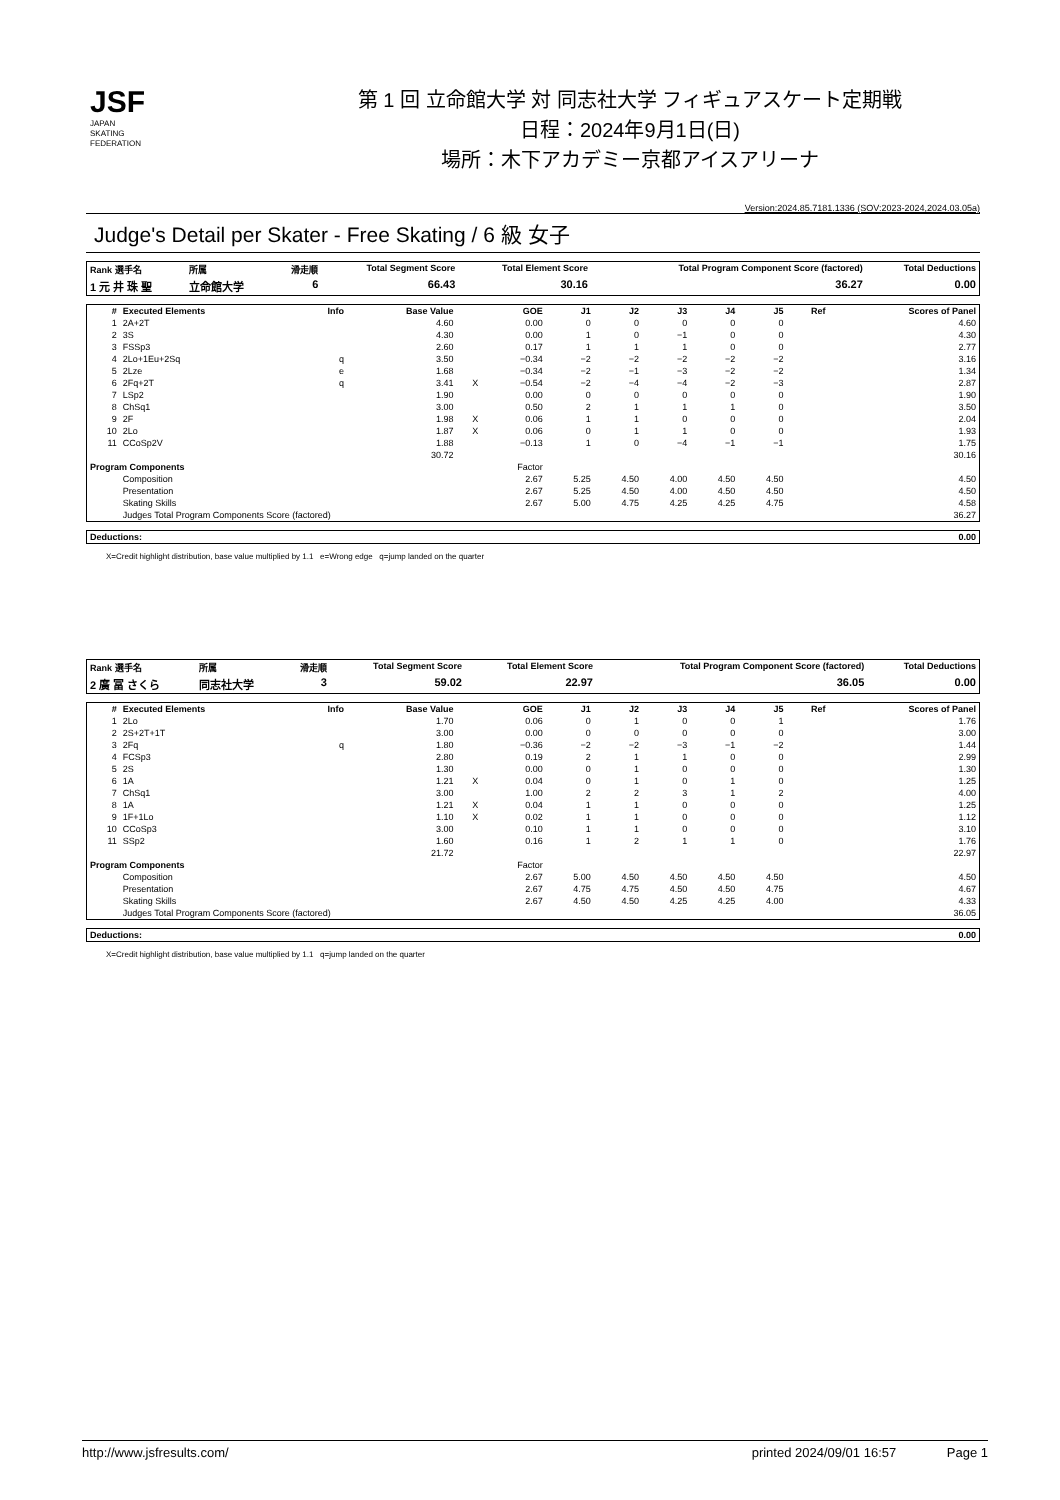JSF
JAPAN
SKATING
FEDERATION
第 1 回 立命館大学 対 同志社大学 フィギュアスケート定期戦
日程：2024年9月1日(日)
場所：木下アカデミー京都アイスアリーナ
Version:2024.85.7181.1336 (SOV:2023-2024,2024.03.05a)
Judge's Detail per Skater - Free Skating / 6 級 女子
| Rank 選手名 | 所属 | 滑走順 | Total Segment Score | Total Element Score | Total Program Component Score (factored) | Total Deductions |
| --- | --- | --- | --- | --- | --- | --- |
| 1 元 井 珠 聖 | 立命館大学 | 6 | 66.43 | 30.16 | 36.27 | 0.00 |
| # | Executed Elements | Info | Base Value | | GOE | J1 | J2 | J3 | J4 | J5 | Ref | Scores of Panel |
| --- | --- | --- | --- | --- | --- | --- | --- | --- | --- | --- | --- | --- |
| 1 | 2A+2T | | 4.60 | | 0.00 | 0 | 0 | 0 | 0 | 0 | | 4.60 |
| 2 | 3S | | 4.30 | | 0.00 | 1 | 0 | −1 | 0 | 0 | | 4.30 |
| 3 | FSSp3 | | 2.60 | | 0.17 | 1 | 1 | 1 | 0 | 0 | | 2.77 |
| 4 | 2Lo+1Eu+2Sq | q | 3.50 | | −0.34 | −2 | −2 | −2 | −2 | −2 | | 3.16 |
| 5 | 2Lze | e | 1.68 | | −0.34 | −2 | −1 | −3 | −2 | −2 | | 1.34 |
| 6 | 2Fq+2T | q | 3.41 | X | −0.54 | −2 | −4 | −4 | −2 | −3 | | 2.87 |
| 7 | LSp2 | | 1.90 | | 0.00 | 0 | 0 | 0 | 0 | 0 | | 1.90 |
| 8 | ChSq1 | | 3.00 | | 0.50 | 2 | 1 | 1 | 1 | 0 | | 3.50 |
| 9 | 2F | | 1.98 | X | 0.06 | 1 | 1 | 0 | 0 | 0 | | 2.04 |
| 10 | 2Lo | | 1.87 | X | 0.06 | 0 | 1 | 1 | 0 | 0 | | 1.93 |
| 11 | CCoSp2V | | 1.88 | | −0.13 | 1 | 0 | −4 | −1 | −1 | | 1.75 |
| | | | 30.72 | | | | | | | | | 30.16 |
| Program Components | | | | | Factor | | | | | | | |
| | Composition | | | | 2.67 | 5.25 | 4.50 | 4.00 | 4.50 | 4.50 | | 4.50 |
| | Presentation | | | | 2.67 | 5.25 | 4.50 | 4.00 | 4.50 | 4.50 | | 4.50 |
| | Skating Skills | | | | 2.67 | 5.00 | 4.75 | 4.25 | 4.25 | 4.75 | | 4.58 |
| | Judges Total Program Components Score (factored) | | | | | | | | | | | 36.27 |
| Deductions: | 0.00 |
| --- | --- |
X=Credit highlight distribution, base value multiplied by 1.1 e=Wrong edge q=jump landed on the quarter
| Rank 選手名 | 所属 | 滑走順 | Total Segment Score | Total Element Score | Total Program Component Score (factored) | Total Deductions |
| --- | --- | --- | --- | --- | --- | --- |
| 2 廣 冨 さくら | 同志社大学 | 3 | 59.02 | 22.97 | 36.05 | 0.00 |
| # | Executed Elements | Info | Base Value | | GOE | J1 | J2 | J3 | J4 | J5 | Ref | Scores of Panel |
| --- | --- | --- | --- | --- | --- | --- | --- | --- | --- | --- | --- | --- |
| 1 | 2Lo | | 1.70 | | 0.06 | 0 | 1 | 0 | 0 | 1 | | 1.76 |
| 2 | 2S+2T+1T | | 3.00 | | 0.00 | 0 | 0 | 0 | 0 | 0 | | 3.00 |
| 3 | 2Fq | q | 1.80 | | −0.36 | −2 | −2 | −3 | −1 | −2 | | 1.44 |
| 4 | FCSp3 | | 2.80 | | 0.19 | 2 | 1 | 1 | 0 | 0 | | 2.99 |
| 5 | 2S | | 1.30 | | 0.00 | 0 | 1 | 0 | 0 | 0 | | 1.30 |
| 6 | 1A | | 1.21 | X | 0.04 | 0 | 1 | 0 | 1 | 0 | | 1.25 |
| 7 | ChSq1 | | 3.00 | | 1.00 | 2 | 2 | 3 | 1 | 2 | | 4.00 |
| 8 | 1A | | 1.21 | X | 0.04 | 1 | 1 | 0 | 0 | 0 | | 1.25 |
| 9 | 1F+1Lo | | 1.10 | X | 0.02 | 1 | 1 | 0 | 0 | 0 | | 1.12 |
| 10 | CCoSp3 | | 3.00 | | 0.10 | 1 | 1 | 0 | 0 | 0 | | 3.10 |
| 11 | SSp2 | | 1.60 | | 0.16 | 1 | 2 | 1 | 1 | 0 | | 1.76 |
| | | | 21.72 | | | | | | | | | 22.97 |
| Program Components | | | | | Factor | | | | | | | |
| | Composition | | | | 2.67 | 5.00 | 4.50 | 4.50 | 4.50 | 4.50 | | 4.50 |
| | Presentation | | | | 2.67 | 4.75 | 4.75 | 4.50 | 4.50 | 4.75 | | 4.67 |
| | Skating Skills | | | | 2.67 | 4.50 | 4.50 | 4.25 | 4.25 | 4.00 | | 4.33 |
| | Judges Total Program Components Score (factored) | | | | | | | | | | | 36.05 |
| Deductions: | 0.00 |
| --- | --- |
X=Credit highlight distribution, base value multiplied by 1.1 q=jump landed on the quarter
http://www.jsfresults.com/ printed 2024/09/01 16:57 Page 1